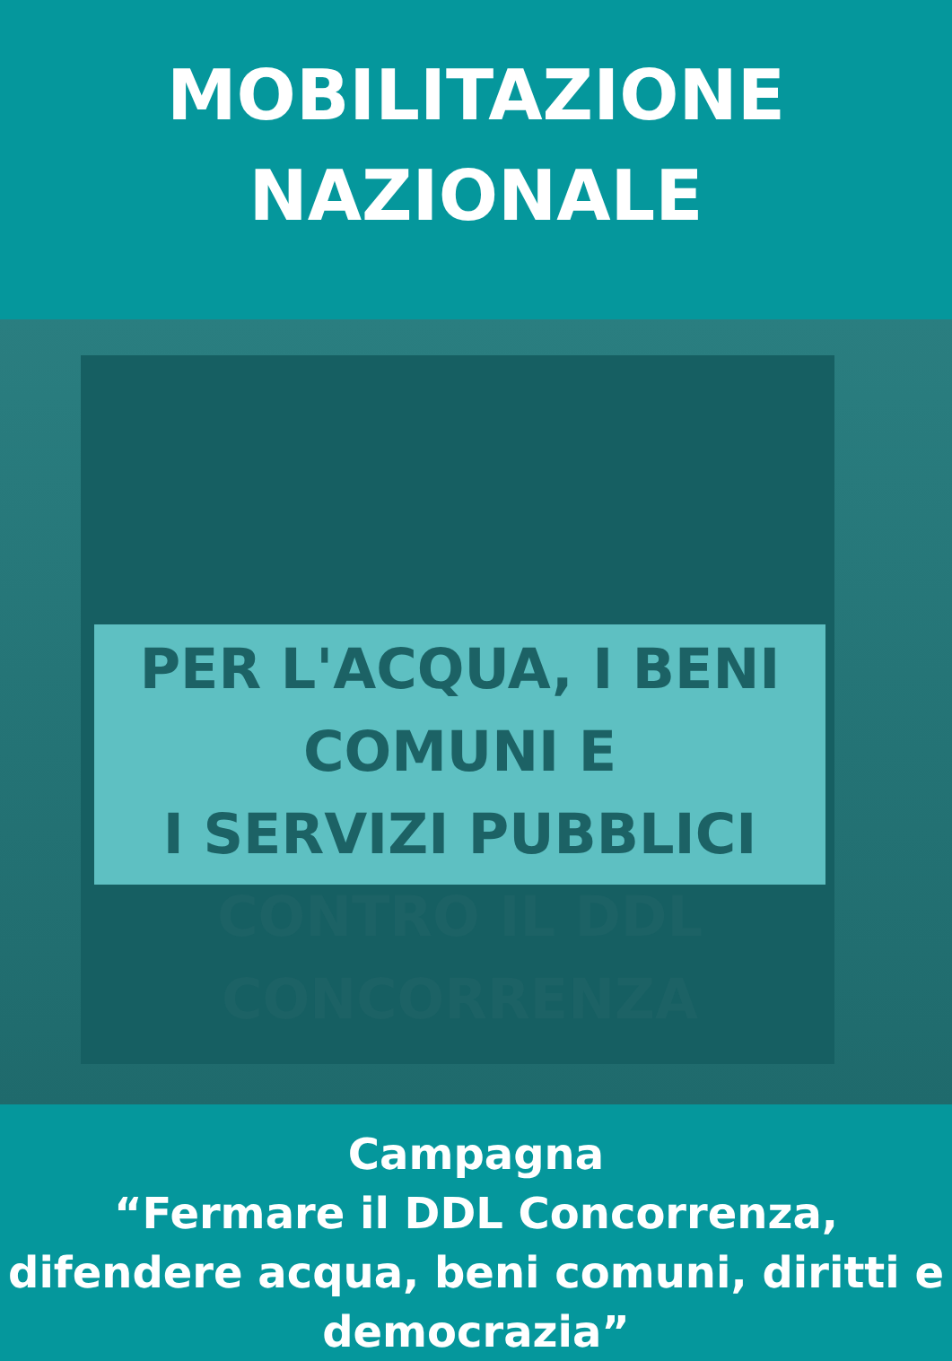MOBILITAZIONE
NAZIONALE
PER L'ACQUA, I BENI COMUNI E
I SERVIZI PUBBLICI
CONTRO IL DDL CONCORRENZA
Campagna
“Fermare il DDL Concorrenza, difendere acqua, beni comuni, diritti e democrazia”